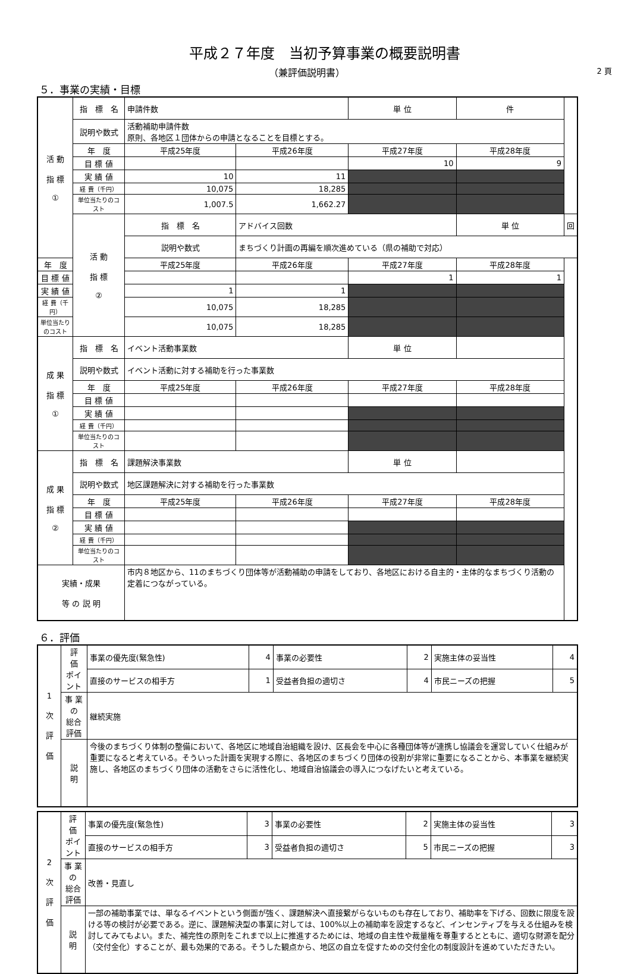平成２７年度　当初予算事業の概要説明書
（兼評価説明書） 2 頁
５．事業の実績・目標
| 活 動 指 標 ① | 指 標 名 | 申請件数 | | | 単 位 | 件 | |
| | 説明や数式 | 活動補助申請件数 原則、各地区１団体からの申請となることを目標とする。 | | | | | |
| | 年 度 | 平成25年度 | 平成26年度 | 平成27年度 | | 平成28年度 | |
| | 目 標 値 | | | 10 | | 9 | |
| | 実 績 値 | 10 | 11 | | | | |
| | 経 費（千円） | 10,075 | 18,285 | | | | |
| | 単位当たりのコスト | 1,007.5 | 1,662.27 | | | | |
| | 活 動 指 標 ② | 指 標 名 | アドバイス回数 | | | 単 位 | 回 |
| | | 説明や数式 | まちづくり計画の再編を順次進めている（県の補助で対応） | | | | |
| 年 度 | | 平成25年度 | 平成26年度 | 平成27年度 | | 平成28年度 | |
| 目 標 値 | | | | 1 | | 1 | |
| 実 績 値 | | 1 | 1 | | | | |
| 経 費（千円） | | 10,075 | 18,285 | | | | |
| 単位当たりのコスト | | 10,075 | 18,285 | | | | |
| 成 果 指 標 ① | 指 標 名 | イベント活動事業数 | | | 単 位 | | |
| | 説明や数式 | イベント活動に対する補助を行った事業数 | | | | | |
| | 年 度 | 平成25年度 | 平成26年度 | 平成27年度 | | 平成28年度 | |
| | 目 標 値 | | | | | | |
| | 実 績 値 | | | | | | |
| | 経 費（千円） | | | | | | |
| | 単位当たりのコスト | | | | | | |
| 成 果 指 標 ② | 指 標 名 | 課題解決事業数 | | | 単 位 | | |
| | 説明や数式 | 地区課題解決に対する補助を行った事業数 | | | | | |
| | 年 度 | 平成25年度 | 平成26年度 | 平成27年度 | | 平成28年度 | |
| | 目 標 値 | | | | | | |
| | 実 績 値 | | | | | | |
| | 経 費（千円） | | | | | | |
| | 単位当たりのコスト | | | | | | |
| 実績・成果 等 の 説 明 | | 市内８地区から、11のまちづくり団体等が活動補助の申請をしており、各地区における自主的・主体的なまちづくり活動の定着につながっている。 | | | | | |
６．評価
| 1 次 評 価 | 評 価 ポイント | 事業の優先度(緊急性) | 4 | 事業の必要性 | 2 | 実施主体の妥当性 | 4 |
| | | 直接のサービスの相手方 | 1 | 受益者負担の適切さ | 4 | 市民ニーズの把握 | 5 |
| | 事 業 の 総合評価 | 継続実施 | | | | | |
| | 説 明 | 今後のまちづくり体制の整備において、各地区に地域自治組織を設け、区長会を中心に各種団体等が連携し協議会を運営していく仕組みが重要になると考えている。そういった計画を実現する際に、各地区のまちづくり団体の役割が非常に重要になることから、本事業を継続実施し、各地区のまちづくり団体の活動をさらに活性化し、地域自治協議会の導入につなげたいと考えている。 | | | | | |
| 2 次 評 価 | 評 価 ポイント | 事業の優先度(緊急性) | 3 | 事業の必要性 | 2 | 実施主体の妥当性 | 3 |
| | | 直接のサービスの相手方 | 3 | 受益者負担の適切さ | 5 | 市民ニーズの把握 | 3 |
| | 事 業 の 総合評価 | 改善・見直し | | | | | |
| | 説 明 | 一部の補助事業では、単なるイベントという側面が強く、課題解決へ直接繋がらないものも存在しており、補助率を下げる、回数に限度を設ける等の検討が必要である。逆に、課題解決型の事業に対しては、100%以上の補助率を設定するなど、インセンティブを与える仕組みを検討してみてもよい。また、補完性の原則をこれまで以上に推進するためには、地域の自主性や裁量権を尊重するとともに、適切な財源を配分（交付金化）することが、最も効果的である。そうした観点から、地区の自立を促すための交付金化の制度設計を進めていただきたい。 | | | | | |